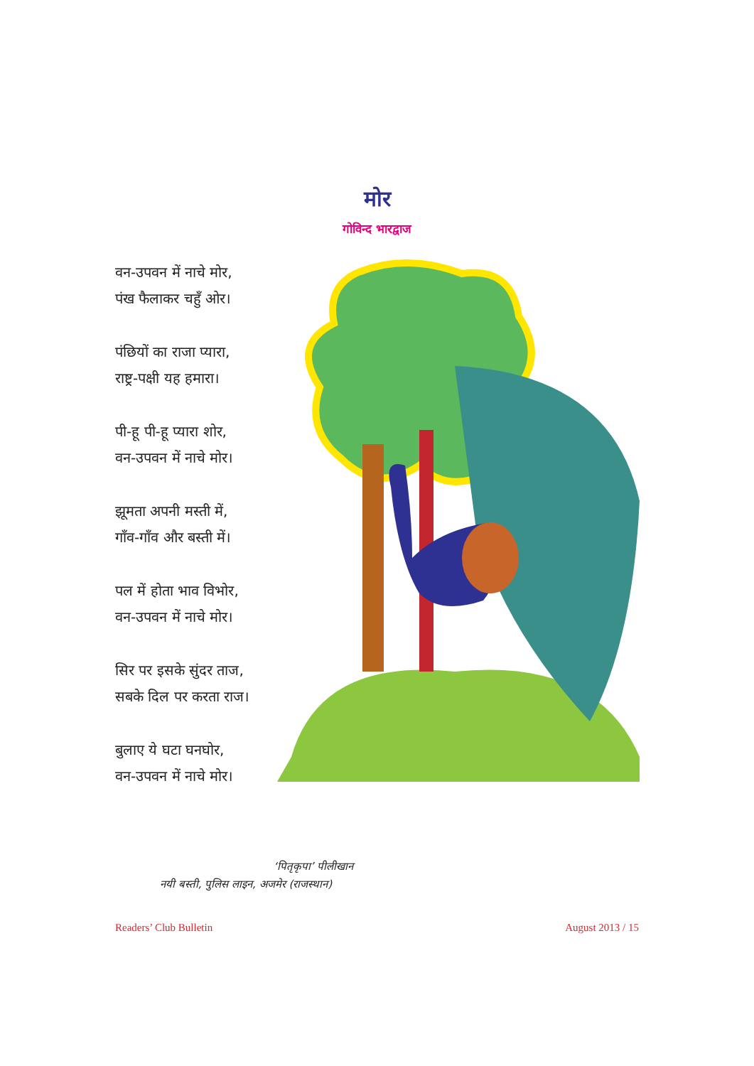मोर
गोविन्द भारद्वाज
वन-उपवन में नाचे मोर,
पंख फैलाकर चहुँ ओर।
पंछियों का राजा प्यारा,
राष्ट्र-पक्षी यह हमारा।
पी-हू पी-हू प्यारा शोर,
वन-उपवन में नाचे मोर।
झूमता अपनी मस्ती में,
गाँव-गाँव और बस्ती में।
पल में होता भाव विभोर,
वन-उपवन में नाचे मोर।
सिर पर इसके सुंदर ताज,
सबके दिल पर करता राज।
बुलाए ये घटा घनघोर,
वन-उपवन में नाचे मोर।
‘पितृकृपा’ पीलीखान
नयी बस्ती, पुलिस लाइन, अजमेर (राजस्थान)
Readers’ Club Bulletin August 2013 / 15